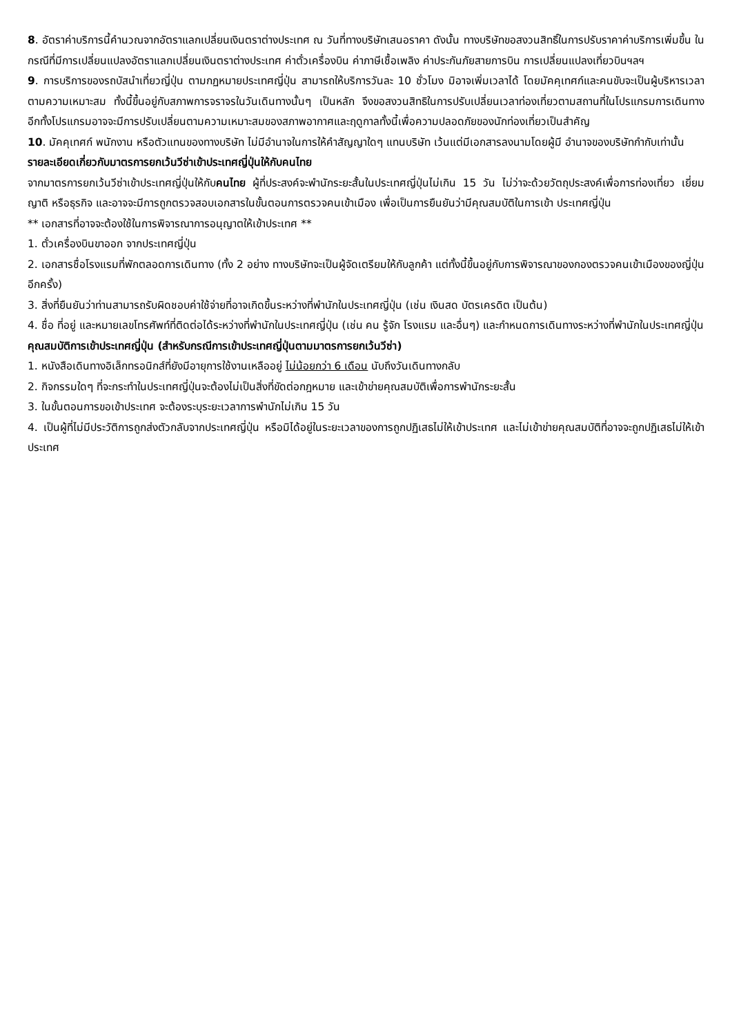8. อัตราค่าบริการนี้คำนวณจากอัตราแลกเปลี่ยนเงินตราต่างประเทศ ณ วันที่ทางบริษัทเสนอราคา ดังนั้น ทางบริษัทขอสงวนสิทธิ์ในการปรับราคาค่าบริการเพิ่มขึ้น ในกรณีที่มีการเปลี่ยนแปลงอัตราแลกเปลี่ยนเงินตราต่างประเทศ ค่าตั๋วเครื่องบิน ค่าภาษีเชื้อเพลิง ค่าประกันภัยสายการบิน การเปลี่ยนแปลงเที่ยวบินฯลฯ
9. การบริการของรถบัสนำเที่ยวญี่ปุ่น ตามกฏหมายประเทศญี่ปุ่น สามารถให้บริการวันละ 10 ชั่วโมง มิอาจเพิ่มเวลาได้ โดยมัคคุเทศก์และคนขับจะเป็นผู้บริหารเวลาตามความเหมาะสม ทั้งนี้ขึ้นอยู่กับสภาพการจราจรในวันเดินทางนั้นๆ เป็นหลัก จึงขอสงวนสิทธิในการปรับเปลี่ยนเวลาท่องเที่ยวตามสถานที่ในโปรแกรมการเดินทาง อีกทั้งโปรแกรมอาจจะมีการปรับเปลี่ยนตามความเหมาะสมของสภาพอากาศและฤดูกาลทั้งนี้เพื่อความปลอดภัยของนักท่องเที่ยวเป็นสำคัญ
10. มัคคุเทศก์ พนักงาน หรือตัวแทนของทางบริษัท ไม่มีอำนาจในการให้คำสัญญาใดๆ แทนบริษัท เว้นแต่มีเอกสารลงนามโดยผู้มี อำนาจของบริษัทกำกับเท่านั้น
รายละเอียดเกี่ยวกับมาตรการยกเว้นวีซ่าเข้าประเทศญี่ปุ่นให้กับคนไทย
จากมาตรการยกเว้นวีซ่าเข้าประเทศญี่ปุ่นให้กับคนไทย ผู้ที่ประสงค์จะพำนักระยะสั้นในประเทศญี่ปุ่นไม่เกิน 15 วัน ไม่ว่าจะด้วยวัตถุประสงค์เพื่อการท่องเที่ยว เยี่ยมญาติ หรือธุรกิจ และอาจจะมีการถูกตรวจสอบเอกสารในขั้นตอนการตรวจคนเข้าเมือง เพื่อเป็นการยืนยันว่ามีคุณสมบัติในการเข้า ประเทศญี่ปุ่น
** เอกสารที่อาจจะต้องใช้ในการพิจารณาการอนุญาตให้เข้าประเทศ **
1. ตั๋วเครื่องบินขาออก จากประเทศญี่ปุ่น
2. เอกสารชื่อโรงแรมที่พักตลอดการเดินทาง (ทั้ง 2 อย่าง ทางบริษัทจะเป็นผู้จัดเตรียมให้กับลูกค้า แต่ทั้งนี้ขึ้นอยู่กับการพิจารณาของกองตรวจคนเข้าเมืองของญี่ปุ่น อีกครั้ง)
3. สิ่งที่ยืนยันว่าท่านสามารถรับผิดชอบค่าใช้จ่ายที่อาจเกิดขึ้นระหว่างที่พำนักในประเทศญี่ปุ่น (เช่น เงินสด บัตรเครดิต เป็นต้น)
4. ชื่อ ที่อยู่ และหมายเลขโทรศัพท์ที่ติดต่อได้ระหว่างที่พำนักในประเทศญี่ปุ่น (เช่น คน รู้จัก โรงแรม และอื่นๆ) และกำหนดการเดินทางระหว่างที่พำนักในประเทศญี่ปุ่น
คุณสมบัติการเข้าประเทศญี่ปุ่น (สำหรับกรณีการเข้าประเทศญี่ปุ่นตามมาตรการยกเว้นวีซ่า)
1. หนังสือเดินทางอิเล็กทรอนิกส์ที่ยังมีอายุการใช้งานเหลืออยู่ ไม่น้อยกว่า 6 เดือน นับถึงวันเดินทางกลับ
2. กิจกรรมใดๆ ที่จะกระทำในประเทศญี่ปุ่นจะต้องไม่เป็นสิ่งที่ขัดต่อกฎหมาย และเข้าข่ายคุณสมบัติเพื่อการพำนักระยะสั้น
3. ในขั้นตอนการขอเข้าประเทศ จะต้องระบุระยะเวลาการพำนักไม่เกิน 15 วัน
4. เป็นผู้ที่ไม่มีประวัติการถูกส่งตัวกลับจากประเทศญี่ปุ่น หรือมิได้อยู่ในระยะเวลาของการถูกปฏิเสธไม่ให้เข้าประเทศ และไม่เข้าข่ายคุณสมบัติที่อาจจะถูกปฏิเสธไม่ให้เข้าประเทศ